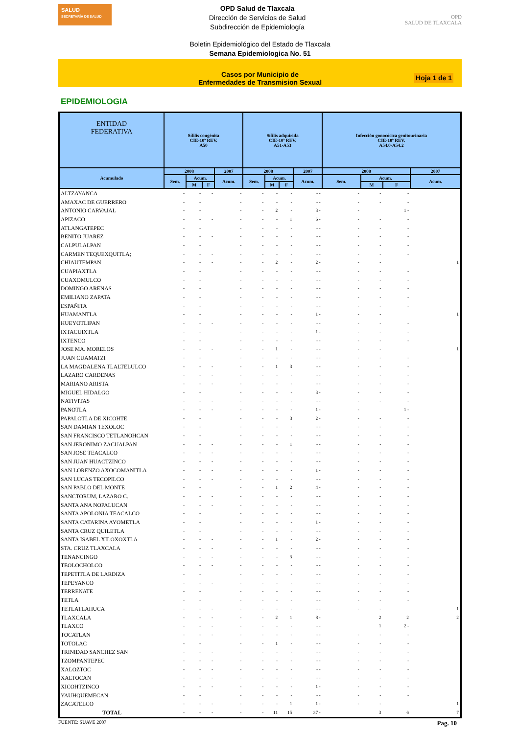SALUD
SECRETARÍA DE SALUD
OPD Salud de Tlaxcala
Dirección de Servicios de Salud
Subdirección de Epidemiología
OPD
SALUD DE TLAXCALA
Boletin Epidemiológico del Estado de Tlaxcala
Semana Epidemiologica No. 51
Casos por Municipio de
Enfermedades de Transmision Sexual
Hoja 1 de 1
EPIDEMIOLOGIA
| ENTIDAD FEDERATIVA | Sífilis congénita CIE-10ª REV. A50 | | | | Sífilis adquirida CIE-10ª REV. A51-A53 | | | | Infección gonocócica genitourinaria CIE-10ª REV. A54.0-A54.2 | | | |
| --- | --- | --- | --- | --- | --- | --- | --- | --- | --- | --- | --- | --- |
| Acumulado | 2008 | | | 2007 | 2008 | | | 2007 | 2008 | | | 2007 |
| | Sem. | Acum. | | Acum. | Sem. | Acum. | | Acum. | Sem. | Acum. | | Acum. |
| | | M | F | | | M | F | | | M | F | |
| ALTZAYANCA | - | - | - | - | - | - | - | - - | - | - | - | |
| AMAXAC DE GUERRERO | - | - | | - | - | - | - | - - | - | - | - | |
| ANTONIO CARVAJAL | - | - | | - | - | 2 | - | 3 - | - | | 1 - | |
| APIZACO | - | - | - | - | - | - | 1 | 6 - | - | - | - | |
| ATLANGATEPEC | - | - | | - | - | - | - | - - | - | - | - | |
| BENITO JUAREZ | - | - | - | - | - | - | - | - - | - | - | - | |
| CALPULALPAN | - | - | | - | - | - | - | - - | - | - | - | |
| CARMEN TEQUEXQUITLA; | - | - | - | - | - | - | - | - - | - | - | - | |
| CHIAUTEMPAN | - | - | - | - | - | 2 | - | 2 - | - | - | | 1 |
| CUAPIAXTLA | - | - | | - | - | - | - | - - | - | - | - | |
| CUAXOMULCO | - | - | | - | - | - | - | - - | - | - | - | |
| DOMINGO ARENAS | - | - | | - | - | - | - | - - | - | - | - | |
| EMILIANO ZAPATA | - | - | | - | - | - | - | - - | - | - | - | |
| ESPAÑITA | - | - | | - | - | - | - | - - | - | - | - | |
| HUAMANTLA | - | - | | - | - | - | - | 1 - | - | - | | 1 |
| HUEYOTLIPAN | - | - | - | - | - | - | - | - - | - | - | - | |
| IXTACUIXTLA | - | - | | - | - | - | - | 1 - | - | - | - | |
| IXTENCO | - | - | | - | - | - | - | - - | - | - | - | |
| JOSE MA. MORELOS | - | - | - | - | - | 1 | - | - - | - | - | | 1 |
| JUAN CUAMATZI | - | - | | - | - | - | - | - - | - | - | - | |
| LA MAGDALENA TLALTELULCO | - | - | - | - | - | 1 | 3 | - - | - | - | - | |
| LAZARO CARDENAS | - | - | - | - | - | - | - | - - | - | - | - | |
| MARIANO ARISTA | - | - | - | - | - | - | - | - - | - | - | - | |
| MIGUEL HIDALGO | - | - | | - | - | - | - | 3 - | - | - | - | |
| NATIVITAS | - | - | - | - | - | - | - | - - | - | - | - | |
| PANOTLA | - | - | - | - | - | - | - | 1 - | - | | 1 - | |
| PAPALOTLA DE XICOHTE | - | - | | - | - | - | 3 | 2 - | - | - | - | |
| SAN DAMIAN TEXOLOC | - | - | | - | - | - | - | - - | - | - | - | |
| SAN FRANCISCO TETLANOHCAN | - | - | | - | - | - | - | - - | - | - | - | |
| SAN JERONIMO ZACUALPAN | - | - | - | - | - | - | 1 | - - | - | - | - | |
| SAN JOSE TEACALCO | - | - | - | - | - | - | - | - - | - | - | - | |
| SAN JUAN HUACTZINCO | - | - | - | - | - | - | - | - - | - | - | - | |
| SAN LORENZO AXOCOMANITLA | - | - | - | - | - | - | - | 1 - | - | - | - | |
| SAN LUCAS TECOPILCO | - | - | - | - | - | - | - | - - | - | - | - | |
| SAN PABLO DEL MONTE | - | - | | - | - | 1 | 2 | 4 - | - | - | - | |
| SANCTORUM, LAZARO C. | - | - | - | - | - | - | - | - - | - | - | - | |
| SANTA ANA NOPALUCAN | - | - | - | - | - | - | - | - - | - | - | - | |
| SANTA APOLONIA TEACALCO | - | - | | - | - | - | - | - - | - | - | - | |
| SANTA CATARINA AYOMETLA | - | - | | - | - | - | - | 1 - | - | - | - | |
| SANTA CRUZ QUILETLA | - | - | | - | - | - | - | - - | - | - | - | |
| SANTA ISABEL XILOXOXTLA | - | - | - | - | - | 1 | - | 2 - | - | - | - | |
| STA. CRUZ TLAXCALA | - | - | - | - | - | - | - | - - | - | - | - | |
| TENANCINGO | - | - | - | - | - | - | 3 | - - | - | - | - | |
| TEOLOCHOLCO | - | - | - | - | - | - | - | - - | - | - | - | |
| TEPETITLA DE LARDIZA | - | - | | - | - | - | - | - - | - | - | - | |
| TEPEYANCO | - | - | - | - | - | - | - | - - | - | - | - | |
| TERRENATE | - | - | | - | - | - | - | - - | - | - | - | |
| TETLA | - | - | | - | - | - | - | - - | - | - | - | |
| TETLATLAHUCA | - | - | - | - | - | - | - | - - | - | - | | 1 |
| TLAXCALA | - | - | - | - | - | 2 | 1 | 8 - | | 2 | 2 | 2 |
| TLAXCO | - | - | - | - | - | - | - | - - | | 1 | 2 - | |
| TOCATLAN | - | - | - | - | - | - | - | - - | - | - | - | |
| TOTOLAC | - | - | | - | - | 1 | - | - - | - | - | - | |
| TRINIDAD SANCHEZ SAN | - | - | - | - | - | - | - | - - | - | - | - | |
| TZOMPANTEPEC | - | - | - | - | - | - | - | - - | - | - | - | |
| XALOZTOC | - | - | - | - | - | - | - | - - | - | - | - | |
| XALTOCAN | - | - | - | - | - | - | - | - - | - | - | - | |
| XICOHTZINCO | - | - | - | - | - | - | - | 1 - | - | - | - | |
| YAUHQUEMECAN | - | - | | - | - | - | - | - - | - | - | - | |
| ZACATELCO | - | - | - | - | - | - | 1 | 1 - | - | - | | 1 |
| TOTAL | - | - | - | - | - | 11 | 15 | 37 - | | 3 | 6 | 7 |
FUENTE: SUAVE 2007 Pag. 10